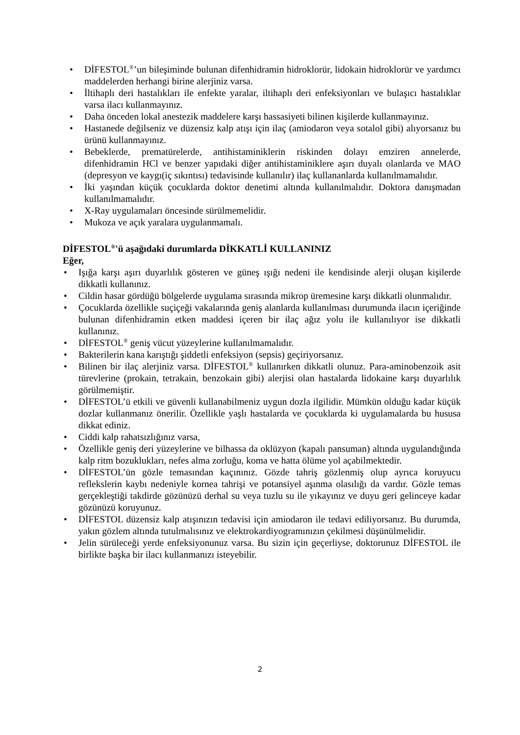• DİFESTOL<sup>®</sup>’un bileşiminde bulunan difenhidramin hidroklorür, lidokain hidroklorür ve yardımcı maddelerden herhangi birine alerjiniz varsa.
• İltihaplı deri hastalıkları ile enfekte yaralar, iltihaplı deri enfeksiyonları ve bulaşıcı hastalıklar varsa ilacı kullanmayınız.
• Daha önceden lokal anestezik maddelere karşı hassasiyeti bilinen kişilerde kullanmayınız.
• Hastanede değilseniz ve düzensiz kalp atışı için ilaç (amiodaron veya sotalol gibi) alıyorsanız bu ürünü kullanmayınız.
• Bebeklerde, prematürelerde, antihistaminiklerin riskinden dolayı emziren annelerde, difenhidramin HCl ve benzer yapıdaki diğer antihistaminiklere aşırı duyalı olanlarda ve MAO (depresyon ve kaygı(iç sıkıntısı) tedavisinde kullanılır) ilaç kullananlarda kullanılmamalıdır.
• İki yaşından küçük çocuklarda doktor denetimi altında kullanılmalıdır. Doktora danışmadan kullanılmamalıdır.
• X-Ray uygulamaları öncesinde sürülmemelidir.
• Mukoza ve açık yaralara uygulanmamalı.
DİFESTOL<sup>®</sup>'ü aşağıdaki durumlarda DİKKATLİ KULLANINIZ
Eğer,
• Işığa karşı aşırı duyarlılık gösteren ve güneş ışığı nedeni ile kendisinde alerji oluşan kişilerde dikkatli kullanınız.
• Cildin hasar gördüğü bölgelerde uygulama sırasında mikrop üremesine karşı dikkatli olunmalıdır.
• Çocuklarda özellikle suçiçeği vakalarında geniş alanlarda kullanılması durumunda ilacın içeriğinde bulunan difenhidramin etken maddesi içeren bir ilaç ağız yolu ile kullanılıyor ise dikkatli kullanınız.
• DİFESTOL<sup>®</sup> geniş vücut yüzeylerine kullanılmamalıdır.
• Bakterilerin kana karıştığı şiddetli enfeksiyon (sepsis) geçiriyorsanız.
• Bilinen bir ilaç alerjiniz varsa. DİFESTOL<sup>®</sup> kullanırken dikkatli olunuz. Para-aminobenzoik asit türevlerine (prokain, tetrakain, benzokain gibi) alerjisi olan hastalarda lidokaine karşı duyarlılık görülmemiştir.
• DİFESTOL’ü etkili ve güvenli kullanabilmeniz uygun dozla ilgilidir. Mümkün olduğu kadar küçük dozlar kullanmanız önerilir. Özellikle yaşlı hastalarda ve çocuklarda ki uygulamalarda bu hususa dikkat ediniz.
• Ciddi kalp rahatsızlığınız varsa,
• Özellikle geniş deri yüzeylerine ve bilhassa da oklüzyon (kapalı pansuman) altında uygulandığında kalp ritm bozuklukları, nefes alma zorluğu, koma ve hatta ölüme yol açabilmektedir.
• DİFESTOL’ün gözle temasından kaçınınız. Gözde tahriş gözlenmiş olup ayrıca koruyucu reflekslerin kaybı nedeniyle kornea tahrişi ve potansiyel aşınma olasılığı da vardır. Gözle temas gerçekleştiği takdirde gözünüzü derhal su veya tuzlu su ile yıkayınız ve duyu geri gelinceye kadar gözünüzü koruyunuz.
• DİFESTOL düzensiz kalp atışınızın tedavisi için amiodaron ile tedavi ediliyorsanız. Bu durumda, yakın gözlem altında tutulmalısınız ve elektrokardiyogramınızın çekilmesi düşünülmelidir.
• Jelin sürüleceği yerde enfeksiyonunuz varsa. Bu sizin için geçerliyse, doktorunuz DİFESTOL ile birlikte başka bir ilacı kullanmanızı isteyebilir.
2